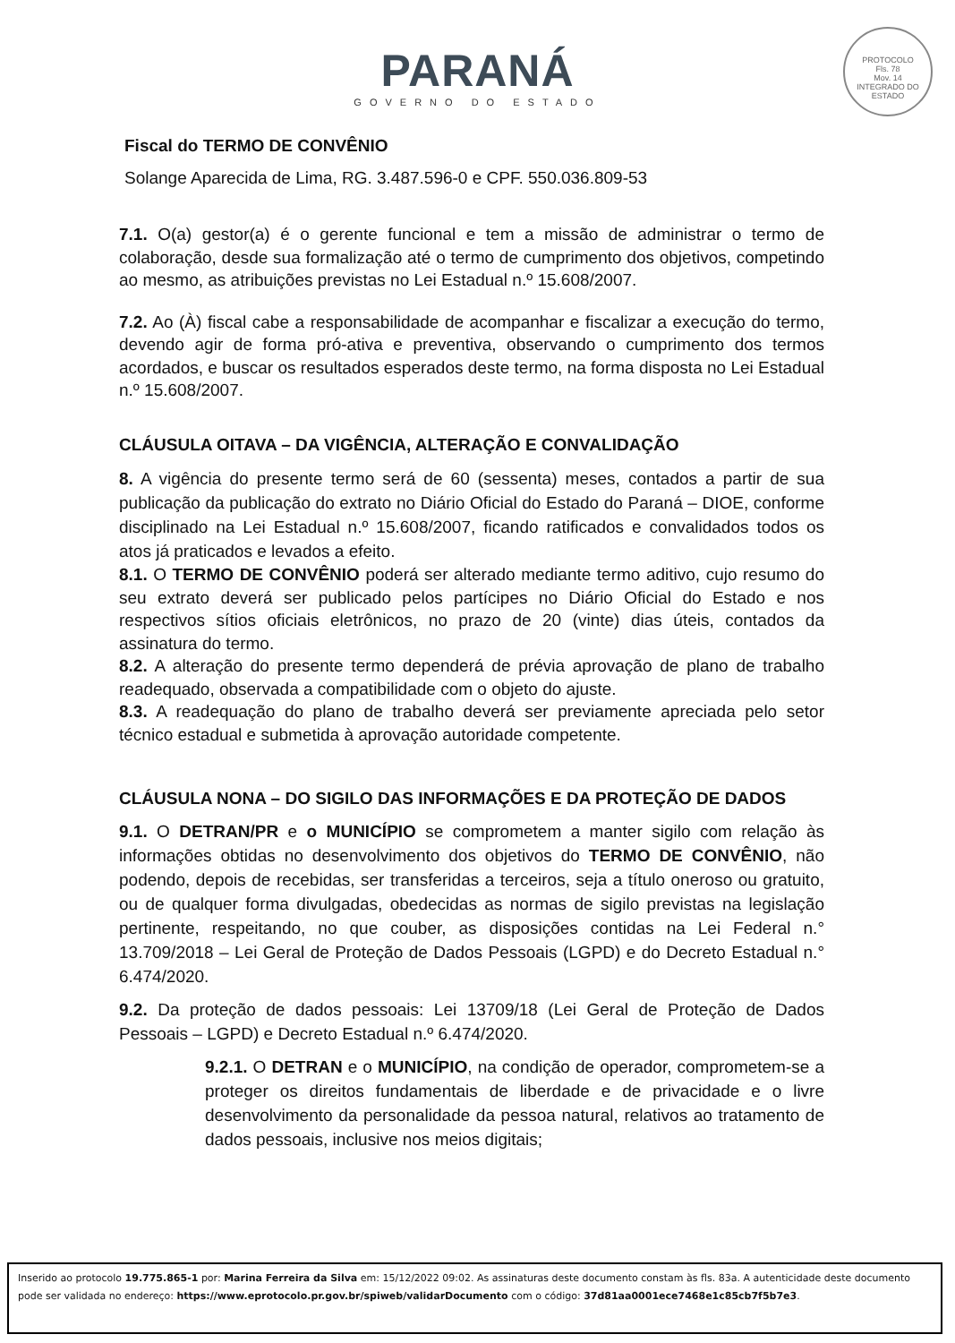PARANÁ
GOVERNO DO ESTADO
PROTOCOLO
Fls. 78
Mov. 14
INTEGRADO DO ESTADO
Fiscal do TERMO DE CONVÊNIO
Solange Aparecida de Lima, RG. 3.487.596-0 e CPF. 550.036.809-53
7.1. O(a) gestor(a) é o gerente funcional e tem a missão de administrar o termo de colaboração, desde sua formalização até o termo de cumprimento dos objetivos, competindo ao mesmo, as atribuições previstas no Lei Estadual n.º 15.608/2007.
7.2. Ao (À) fiscal cabe a responsabilidade de acompanhar e fiscalizar a execução do termo, devendo agir de forma pró-ativa e preventiva, observando o cumprimento dos termos acordados, e buscar os resultados esperados deste termo, na forma disposta no Lei Estadual n.º 15.608/2007.
CLÁUSULA OITAVA – DA VIGÊNCIA, ALTERAÇÃO E CONVALIDAÇÃO
8. A vigência do presente termo será de 60 (sessenta) meses, contados a partir de sua publicação da publicação do extrato no Diário Oficial do Estado do Paraná – DIOE, conforme disciplinado na Lei Estadual n.º 15.608/2007, ficando ratificados e convalidados todos os atos já praticados e levados a efeito.
8.1. O TERMO DE CONVÊNIO poderá ser alterado mediante termo aditivo, cujo resumo do seu extrato deverá ser publicado pelos partícipes no Diário Oficial do Estado e nos respectivos sítios oficiais eletrônicos, no prazo de 20 (vinte) dias úteis, contados da assinatura do termo.
8.2. A alteração do presente termo dependerá de prévia aprovação de plano de trabalho readequado, observada a compatibilidade com o objeto do ajuste.
8.3. A readequação do plano de trabalho deverá ser previamente apreciada pelo setor técnico estadual e submetida à aprovação autoridade competente.
CLÁUSULA NONA – DO SIGILO DAS INFORMAÇÕES E DA PROTEÇÃO DE DADOS
9.1. O DETRAN/PR e o MUNICÍPIO se comprometem a manter sigilo com relação às informações obtidas no desenvolvimento dos objetivos do TERMO DE CONVÊNIO, não podendo, depois de recebidas, ser transferidas a terceiros, seja a título oneroso ou gratuito, ou de qualquer forma divulgadas, obedecidas as normas de sigilo previstas na legislação pertinente, respeitando, no que couber, as disposições contidas na Lei Federal n.° 13.709/2018 – Lei Geral de Proteção de Dados Pessoais (LGPD) e do Decreto Estadual n.° 6.474/2020.
9.2. Da proteção de dados pessoais: Lei 13709/18 (Lei Geral de Proteção de Dados Pessoais – LGPD) e Decreto Estadual n.º 6.474/2020.
9.2.1. O DETRAN e o MUNICÍPIO, na condição de operador, comprometem-se a proteger os direitos fundamentais de liberdade e de privacidade e o livre desenvolvimento da personalidade da pessoa natural, relativos ao tratamento de dados pessoais, inclusive nos meios digitais;
Inserido ao protocolo 19.775.865-1 por: Marina Ferreira da Silva em: 15/12/2022 09:02. As assinaturas deste documento constam às fls. 83a. A autenticidade deste documento pode ser validada no endereço: https://www.eprotocolo.pr.gov.br/spiweb/validarDocumento com o código: 37d81aa0001ece7468e1c85cb7f5b7e3.